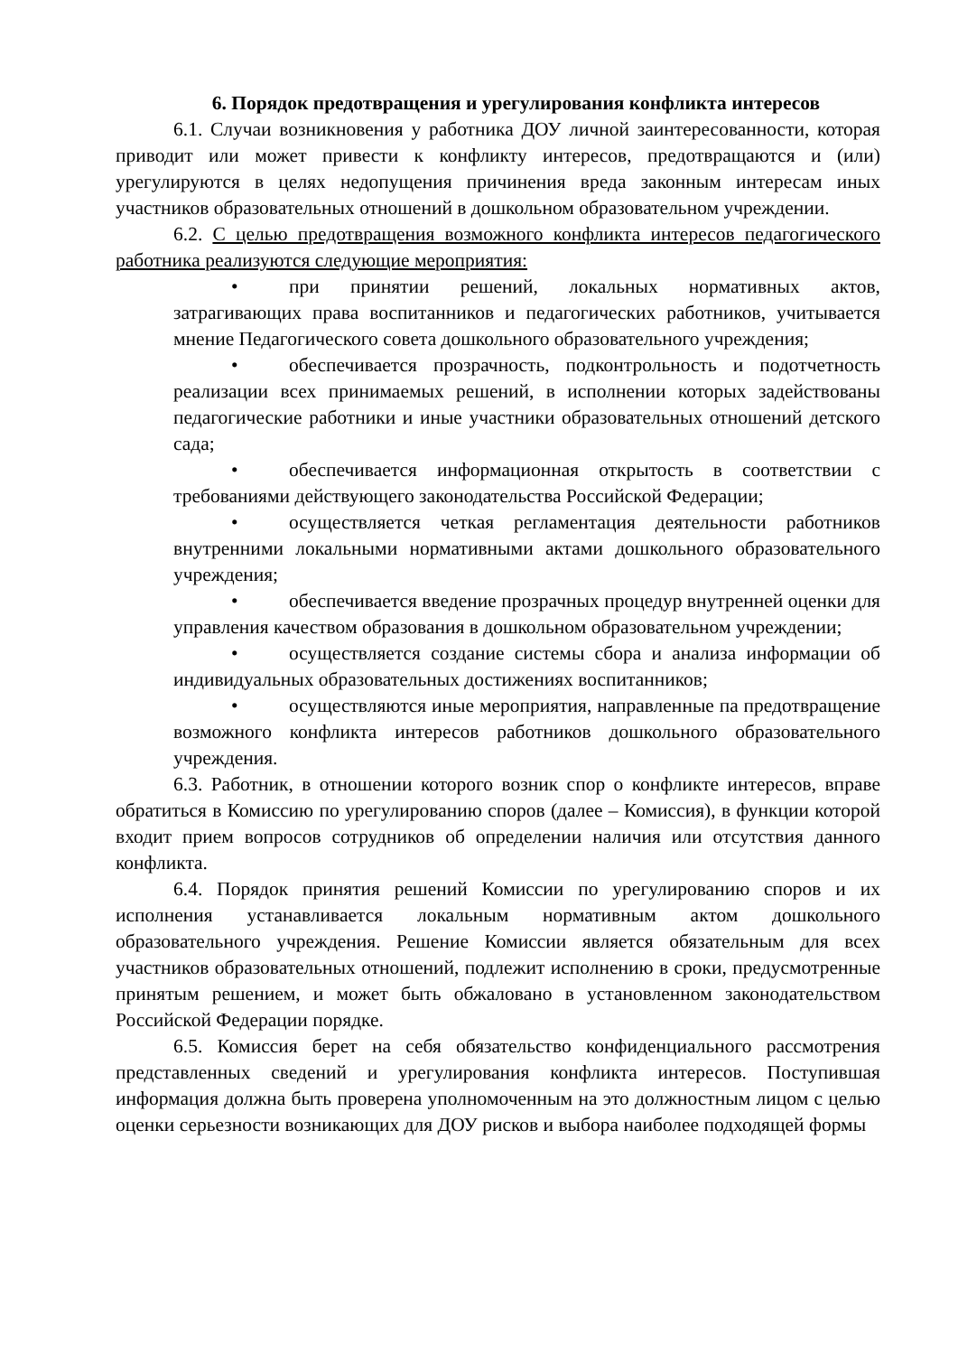6. Порядок предотвращения и урегулирования конфликта интересов
6.1. Случаи возникновения у работника ДОУ личной заинтересованности, которая приводит или может привести к конфликту интересов, предотвращаются и (или) урегулируются в целях недопущения причинения вреда законным интересам иных участников образовательных отношений в дошкольном образовательном учреждении.
6.2. С целью предотвращения возможного конфликта интересов педагогического работника реализуются следующие мероприятия:
• при принятии решений, локальных нормативных актов, затрагивающих права воспитанников и педагогических работников, учитывается мнение Педагогического совета дошкольного образовательного учреждения;
• обеспечивается прозрачность, подконтрольность и подотчетность реализации всех принимаемых решений, в исполнении которых задействованы педагогические работники и иные участники образовательных отношений детского сада;
• обеспечивается информационная открытость в соответствии с требованиями действующего законодательства Российской Федерации;
• осуществляется четкая регламентация деятельности работников внутренними локальными нормативными актами дошкольного образовательного учреждения;
• обеспечивается введение прозрачных процедур внутренней оценки для управления качеством образования в дошкольном образовательном учреждении;
• осуществляется создание системы сбора и анализа информации об индивидуальных образовательных достижениях воспитанников;
• осуществляются иные мероприятия, направленные па предотвращение возможного конфликта интересов работников дошкольного образовательного учреждения.
6.3. Работник, в отношении которого возник спор о конфликте интересов, вправе обратиться в Комиссию по урегулированию споров (далее – Комиссия), в функции которой входит прием вопросов сотрудников об определении наличия или отсутствия данного конфликта.
6.4. Порядок принятия решений Комиссии по урегулированию споров и их исполнения устанавливается локальным нормативным актом дошкольного образовательного учреждения. Решение Комиссии является обязательным для всех участников образовательных отношений, подлежит исполнению в сроки, предусмотренные принятым решением, и может быть обжаловано в установленном законодательством Российской Федерации порядке.
6.5. Комиссия берет на себя обязательство конфиденциального рассмотрения представленных сведений и урегулирования конфликта интересов. Поступившая информация должна быть проверена уполномоченным на это должностным лицом с целью оценки серьезности возникающих для ДОУ рисков и выбора наиболее подходящей формы